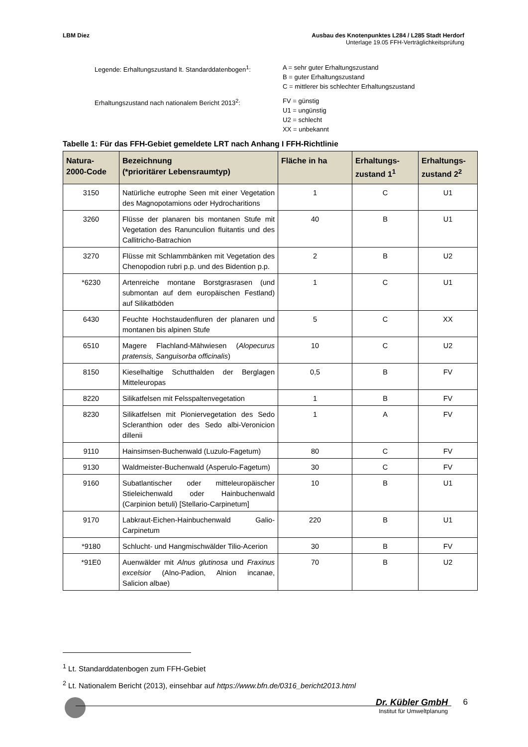LBM Diez Ausbau des Knotenpunktes L284 / L285 Stadt Herdorf
Unterlage 19.05 FFH-Verträglichkeitsprüfung
| Legende: Erhaltungszustand lt. Standarddatenbogen<sup>1</sup>: | A = sehr guter Erhaltungszustand B = guter Erhaltungszustand C = mittlerer bis schlechter Erhaltungszustand |
| Erhaltungszustand nach nationalem Bericht 2013<sup>2</sup>: | FV = günstig U1 = ungünstig U2 = schlecht XX = unbekannt |
Tabelle 1: Für das FFH-Gebiet gemeldete LRT nach Anhang I FFH-Richtlinie
| Natura- 2000-Code | Bezeichnung (*prioritärer Lebensraumtyp) | Fläche in ha | Erhaltungs- zustand 1<sup>1</sup> | Erhaltungs- zustand 2<sup>2</sup> |
| --- | --- | --- | --- | --- |
| 3150 | Natürliche eutrophe Seen mit einer Vegetation des Magnopotamions oder Hydrocharitions | 1 | C | U1 |
| 3260 | Flüsse der planaren bis montanen Stufe mit Vegetation des Ranunculion fluitantis und des Callitricho-Batrachion | 40 | B | U1 |
| 3270 | Flüsse mit Schlammbänken mit Vegetation des Chenopodion rubri p.p. und des Bidention p.p. | 2 | B | U2 |
| *6230 | Artenreiche montane Borstgrasrasen (und submontan auf dem europäischen Festland) auf Silikatböden | 1 | C | U1 |
| 6430 | Feuchte Hochstaudenfluren der planaren und montanen bis alpinen Stufe | 5 | C | XX |
| 6510 | Magere Flachland-Mähwiesen ( Alopecurus pratensis, Sanguisorba officinalis ) | 10 | C | U2 |
| 8150 | Kieselhaltige Schutthalden der Berglagen Mitteleuropas | 0,5 | B | FV |
| 8220 | Silikatfelsen mit Felsspaltenvegetation | 1 | B | FV |
| 8230 | Silikatfelsen mit Pioniervegetation des Sedo Scleranthion oder des Sedo albi-Veronicion dillenii | 1 | A | FV |
| 9110 | Hainsimsen-Buchenwald (Luzulo-Fagetum) | 80 | C | FV |
| 9130 | Waldmeister-Buchenwald (Asperulo-Fagetum) | 30 | C | FV |
| 9160 | Subatlantischer oder mitteleuropäischer Stieleichenwald oder Hainbuchenwald (Carpinion betuli) [Stellario-Carpinetum] | 10 | B | U1 |
| 9170 | Labkraut-Eichen-Hainbuchenwald Galio-Carpinetum | 220 | B | U1 |
| *9180 | Schlucht- und Hangmischwälder Tilio-Acerion | 30 | B | FV |
| *91E0 | Auenwälder mit Alnus glutinosa und Fraxinus excelsior (Alno-Padion, Alnion incanae, Salicion albae) | 70 | B | U2 |
<sup>1</sup> Lt. Standarddatenbogen zum FFH-Gebiet
<sup>2</sup> Lt. Nationalem Bericht (2013), einsehbar auf https://www.bfn.de/0316_bericht2013.html
Dr. Kübler GmbH
Institut für Umweltplanung
6